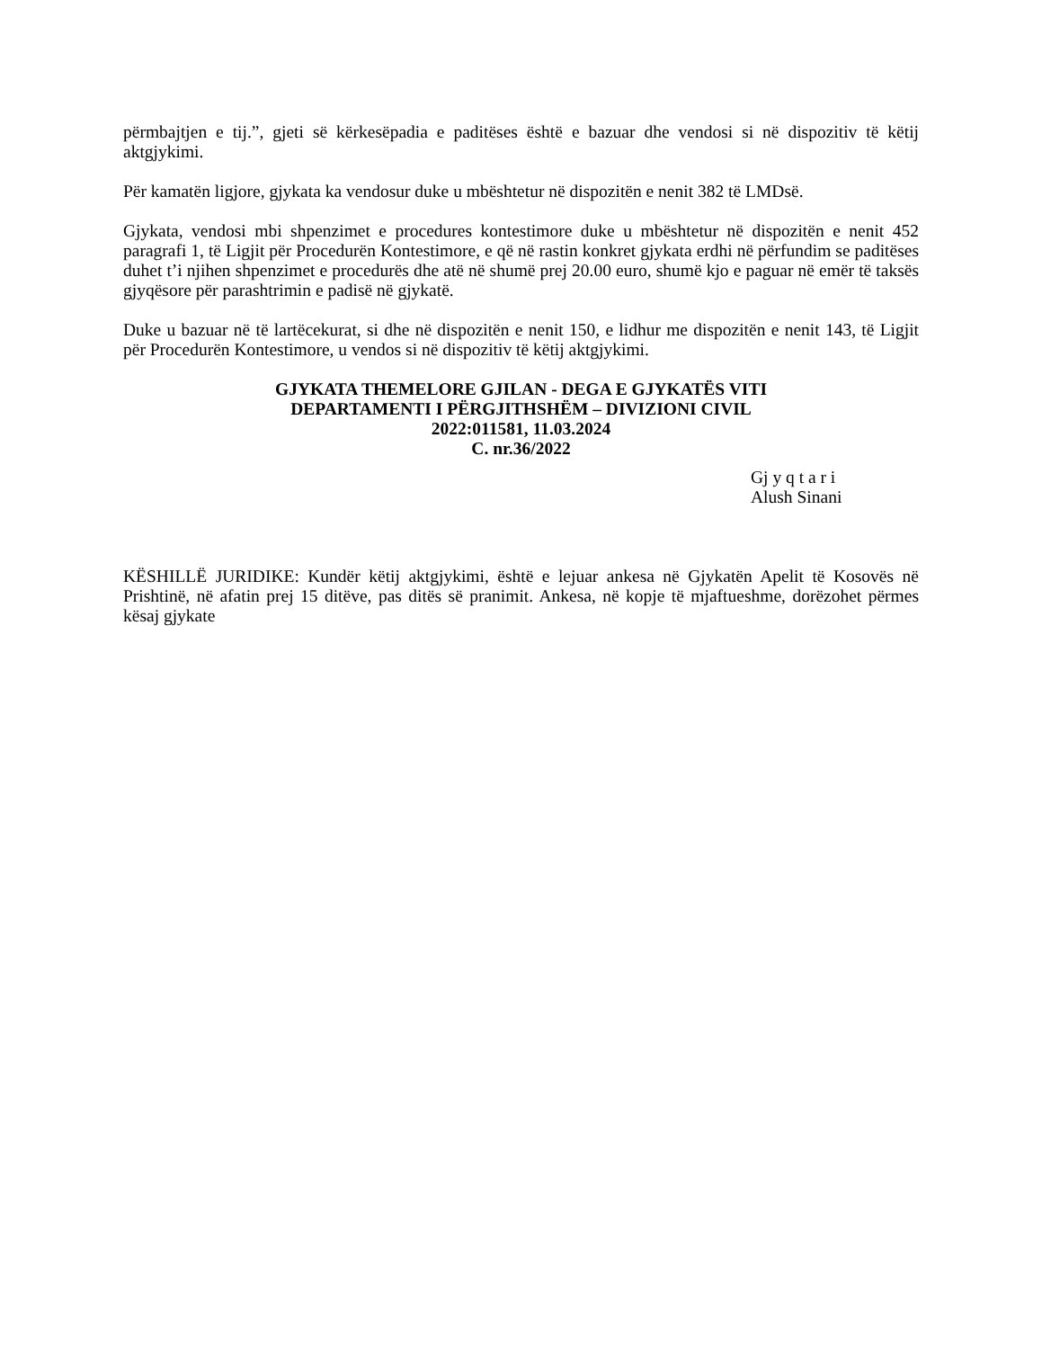përmbajtjen e tij.”, gjeti së kërkesëpadia e paditëses është e bazuar dhe vendosi si në dispozitiv të këtij aktgjykimi.
Për kamatën ligjore, gjykata ka vendosur duke u mbështetur në dispozitën e nenit 382 të LMDsë.
Gjykata, vendosi mbi shpenzimet e procedures kontestimore duke u mbështetur në dispozitën e nenit 452 paragrafi 1, të Ligjit për Procedurën Kontestimore, e që në rastin konkret gjykata erdhi në përfundim se paditëses duhet t’i njihen shpenzimet e procedurës dhe atë në shumë prej 20.00 euro, shumë kjo e paguar në emër të taksës gjyqësore për parashtrimin e padisë në gjykatë.
Duke u bazuar në të lartëcekurat, si dhe në dispozitën e nenit 150, e lidhur me dispozitën e nenit 143, të Ligjit për Procedurën Kontestimore, u vendos si në dispozitiv të këtij aktgjykimi.
GJYKATA THEMELORE GJILAN - DEGA E GJYKATËS VITI
DEPARTAMENTI I PËRGJITHSHËM – DIVIZIONI CIVIL
2022:011581, 11.03.2024
C. nr.36/2022
Gj y q t a r i
Alush Sinani
KËSHILLË JURIDIKE: Kundër këtij aktgjykimi, është e lejuar ankesa në Gjykatën Apelit të Kosovës në Prishtinë, në afatin prej 15 ditëve, pas ditës së pranimit. Ankesa, në kopje të mjaftueshme, dorëzohet përmes kësaj gjykate